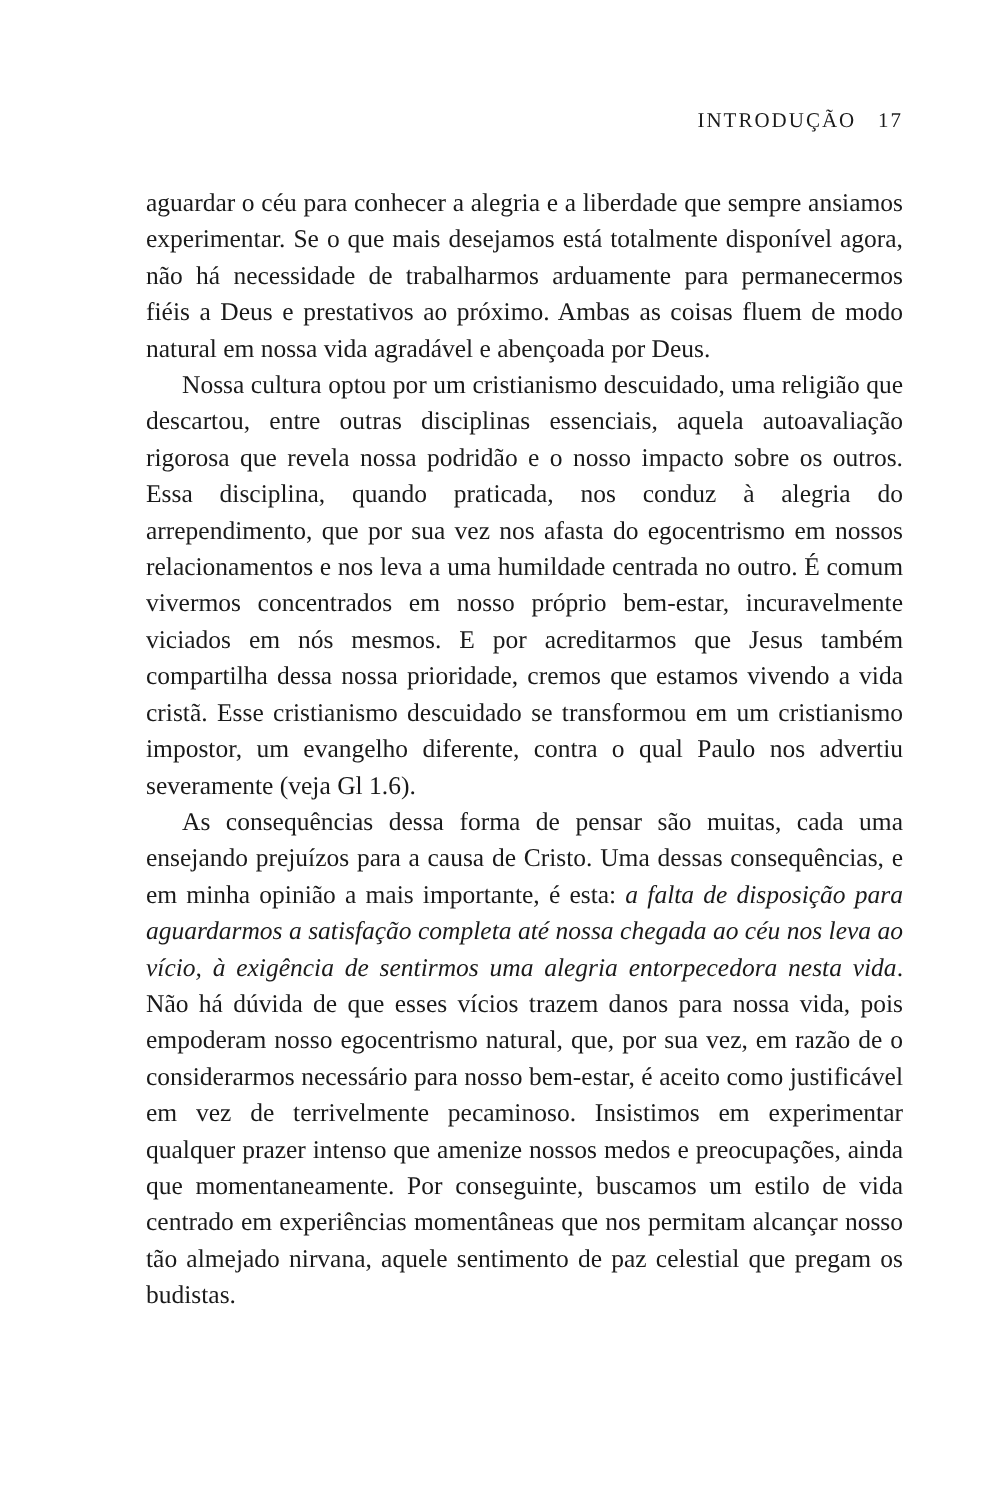INTRODUÇÃO 17
aguardar o céu para conhecer a alegria e a liberdade que sempre ansiamos experimentar. Se o que mais desejamos está totalmente disponível agora, não há necessidade de trabalharmos arduamente para permanecermos fiéis a Deus e prestativos ao próximo. Ambas as coisas fluem de modo natural em nossa vida agradável e aben­çoada por Deus.
Nossa cultura optou por um cristianismo descuidado, uma religião que descartou, entre outras disciplinas essenciais, aquela autoavaliação rigorosa que revela nossa podridão e o nosso impacto sobre os outros. Essa disciplina, quando praticada, nos conduz à alegria do arrependimento, que por sua vez nos afasta do egocen­trismo em nossos relacionamentos e nos leva a uma humildade cen­trada no outro. É comum vivermos concentrados em nosso próprio bem-estar, incuravelmente viciados em nós mesmos. E por acreditar­mos que Jesus também compartilha dessa nossa prioridade, cremos que estamos vivendo a vida cristã. Esse cristianismo descuidado se transformou em um cristianismo impostor, um evangelho diferente, contra o qual Paulo nos advertiu severamente (veja Gl 1.6).
As consequências dessa forma de pensar são muitas, cada uma ensejando prejuízos para a causa de Cristo. Uma dessas consequên­cias, e em minha opinião a mais importante, é esta: a falta de disposi­ção para aguardarmos a satisfação completa até nossa chegada ao céu nos leva ao vício, à exigência de sentirmos uma alegria entorpecedora nesta vida. Não há dúvida de que esses vícios trazem danos para nossa vida, pois empoderam nosso egocentrismo natural, que, por sua vez, em razão de o considerarmos necessário para nosso bem-es­tar, é aceito como justificável em vez de terrivelmente pecaminoso. Insistimos em experimentar qualquer prazer intenso que amenize nossos medos e preocupações, ainda que momentaneamente. Por conseguinte, buscamos um estilo de vida centrado em experiências momentâneas que nos permitam alcançar nosso tão almejado nir­vana, aquele sentimento de paz celestial que pregam os budistas.